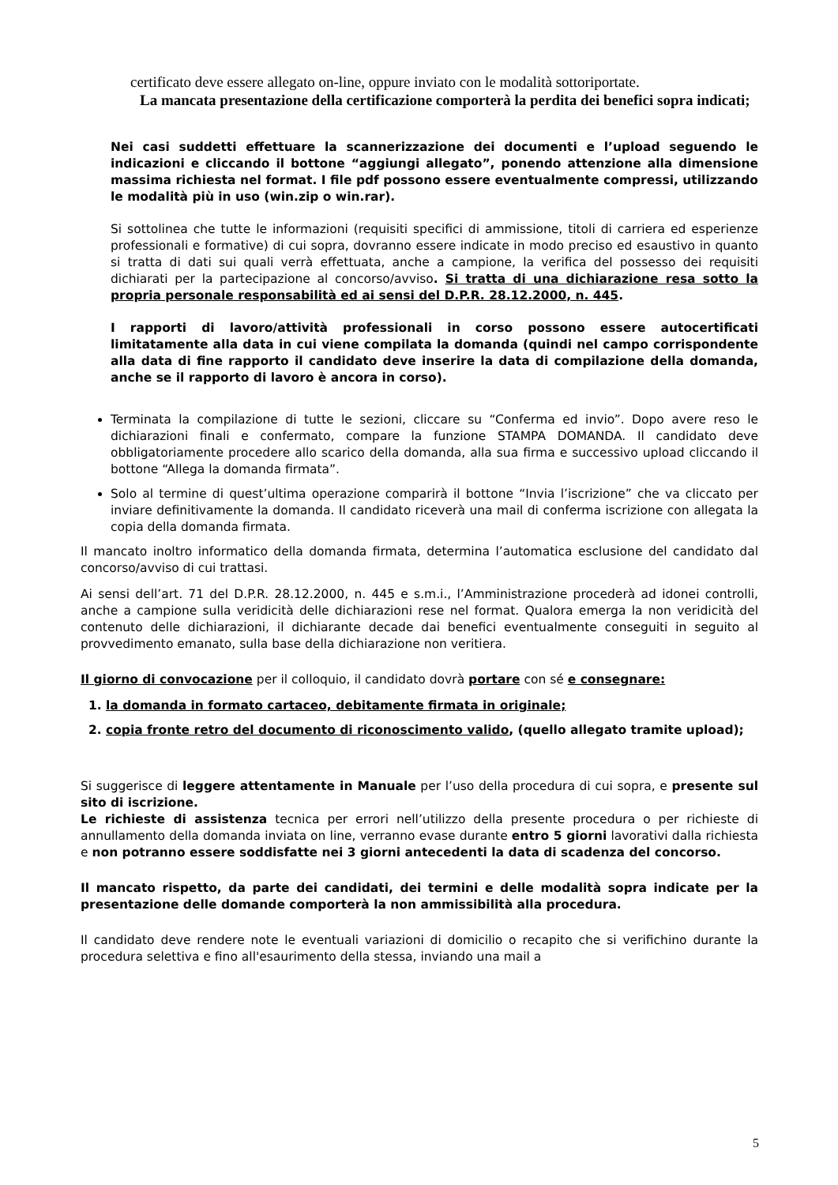certificato deve essere allegato on-line, oppure inviato con le modalità sottoriportate.
La mancata presentazione della certificazione comporterà la perdita dei benefici sopra indicati;
Nei casi suddetti effettuare la scannerizzazione dei documenti e l’upload seguendo le indicazioni e cliccando il bottone “aggiungi allegato”, ponendo attenzione alla dimensione massima richiesta nel format. I file pdf possono essere eventualmente compressi, utilizzando le modalità più in uso (win.zip o win.rar).
Si sottolinea che tutte le informazioni (requisiti specifici di ammissione, titoli di carriera ed esperienze professionali e formative) di cui sopra, dovranno essere indicate in modo preciso ed esaustivo in quanto si tratta di dati sui quali verrà effettuata, anche a campione, la verifica del possesso dei requisiti dichiarati per la partecipazione al concorso/avviso. Si tratta di una dichiarazione resa sotto la propria personale responsabilità ed ai sensi del D.P.R. 28.12.2000, n. 445.
I rapporti di lavoro/attività professionali in corso possono essere autocertificati limitatamente alla data in cui viene compilata la domanda (quindi nel campo corrispondente alla data di fine rapporto il candidato deve inserire la data di compilazione della domanda, anche se il rapporto di lavoro è ancora in corso).
Terminata la compilazione di tutte le sezioni, cliccare su “Conferma ed invio”. Dopo avere reso le dichiarazioni finali e confermato, compare la funzione STAMPA DOMANDA. Il candidato deve obbligatoriamente procedere allo scarico della domanda, alla sua firma e successivo upload cliccando il bottone “Allega la domanda firmata”.
Solo al termine di quest’ultima operazione comparirà il bottone “Invia l’iscrizione” che va cliccato per inviare definitivamente la domanda. Il candidato riceverà una mail di conferma iscrizione con allegata la copia della domanda firmata.
Il mancato inoltro informatico della domanda firmata, determina l’automatica esclusione del candidato dal concorso/avviso di cui trattasi.
Ai sensi dell’art. 71 del D.P.R. 28.12.2000, n. 445 e s.m.i., l’Amministrazione procederà ad idonei controlli, anche a campione sulla veridicità delle dichiarazioni rese nel format. Qualora emerga la non veridicità del contenuto delle dichiarazioni, il dichiarante decade dai benefici eventualmente conseguiti in seguito al provvedimento emanato, sulla base della dichiarazione non veritiera.
Il giorno di convocazione per il colloquio, il candidato dovrà portare con sé e consegnare:
1. la domanda in formato cartaceo, debitamente firmata in originale;
2. copia fronte retro del documento di riconoscimento valido, (quello allegato tramite upload);
Si suggerisce di leggere attentamente in Manuale per l’uso della procedura di cui sopra, e presente sul sito di iscrizione.
Le richieste di assistenza tecnica per errori nell’utilizzo della presente procedura o per richieste di annullamento della domanda inviata on line, verranno evase durante entro 5 giorni lavorativi dalla richiesta e non potranno essere soddisfatte nei 3 giorni antecedenti la data di scadenza del concorso.
Il mancato rispetto, da parte dei candidati, dei termini e delle modalità sopra indicate per la presentazione delle domande comporterà la non ammissibilità alla procedura.
Il candidato deve rendere note le eventuali variazioni di domicilio o recapito che si verifichino durante la procedura selettiva e fino all'esaurimento della stessa, inviando una mail a
5